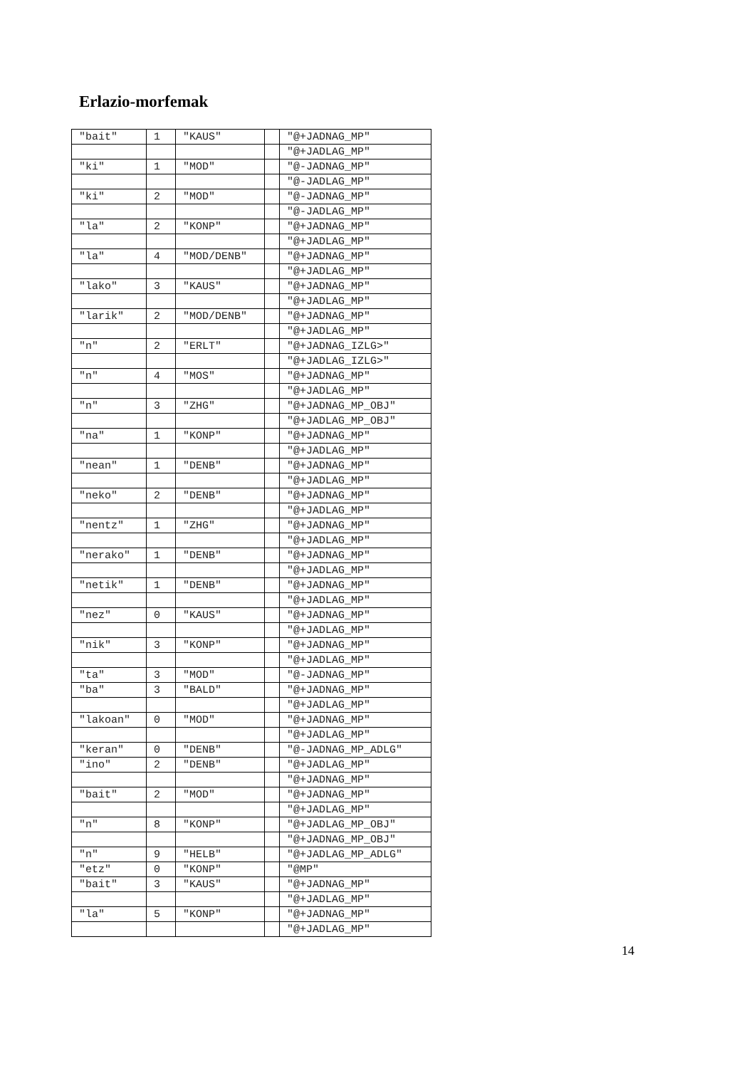Erlazio-morfemak
| "bait" | 1 | "KAUS" | | "@+JADNAG_MP" |
| | | | | "@+JADLAG_MP" |
| "ki" | 1 | "MOD" | | "@-JADNAG_MP" |
| | | | | "@-JADLAG_MP" |
| "ki" | 2 | "MOD" | | "@-JADNAG_MP" |
| | | | | "@-JADLAG_MP" |
| "la" | 2 | "KONP" | | "@+JADNAG_MP" |
| | | | | "@+JADLAG_MP" |
| "la" | 4 | "MOD/DENB" | | "@+JADNAG_MP" |
| | | | | "@+JADLAG_MP" |
| "lako" | 3 | "KAUS" | | "@+JADNAG_MP" |
| | | | | "@+JADLAG_MP" |
| "larik" | 2 | "MOD/DENB" | | "@+JADNAG_MP" |
| | | | | "@+JADLAG_MP" |
| "n" | 2 | "ERLT" | | "@+JADNAG_IZLG>" |
| | | | | "@+JADLAG_IZLG>" |
| "n" | 4 | "MOS" | | "@+JADNAG_MP" |
| | | | | "@+JADLAG_MP" |
| "n" | 3 | "ZHG" | | "@+JADNAG_MP_OBJ" |
| | | | | "@+JADLAG_MP_OBJ" |
| "na" | 1 | "KONP" | | "@+JADNAG_MP" |
| | | | | "@+JADLAG_MP" |
| "nean" | 1 | "DENB" | | "@+JADNAG_MP" |
| | | | | "@+JADLAG_MP" |
| "neko" | 2 | "DENB" | | "@+JADNAG_MP" |
| | | | | "@+JADLAG_MP" |
| "nentz" | 1 | "ZHG" | | "@+JADNAG_MP" |
| | | | | "@+JADLAG_MP" |
| "nerako" | 1 | "DENB" | | "@+JADNAG_MP" |
| | | | | "@+JADLAG_MP" |
| "netik" | 1 | "DENB" | | "@+JADNAG_MP" |
| | | | | "@+JADLAG_MP" |
| "nez" | 0 | "KAUS" | | "@+JADNAG_MP" |
| | | | | "@+JADLAG_MP" |
| "nik" | 3 | "KONP" | | "@+JADNAG_MP" |
| | | | | "@+JADLAG_MP" |
| "ta" | 3 | "MOD" | | "@-JADNAG_MP" |
| "ba" | 3 | "BALD" | | "@+JADNAG_MP" |
| | | | | "@+JADLAG_MP" |
| "lakoan" | 0 | "MOD" | | "@+JADNAG_MP" |
| | | | | "@+JADLAG_MP" |
| "keran" | 0 | "DENB" | | "@-JADNAG_MP_ADLG" |
| "ino" | 2 | "DENB" | | "@+JADLAG_MP" |
| | | | | "@+JADNAG_MP" |
| "bait" | 2 | "MOD" | | "@+JADNAG_MP" |
| | | | | "@+JADLAG_MP" |
| "n" | 8 | "KONP" | | "@+JADLAG_MP_OBJ" |
| | | | | "@+JADNAG_MP_OBJ" |
| "n" | 9 | "HELB" | | "@+JADLAG_MP_ADLG" |
| "etz" | 0 | "KONP" | | "@MP" |
| "bait" | 3 | "KAUS" | | "@+JADNAG_MP" |
| | | | | "@+JADLAG_MP" |
| "la" | 5 | "KONP" | | "@+JADNAG_MP" |
| | | | | "@+JADLAG_MP" |
14